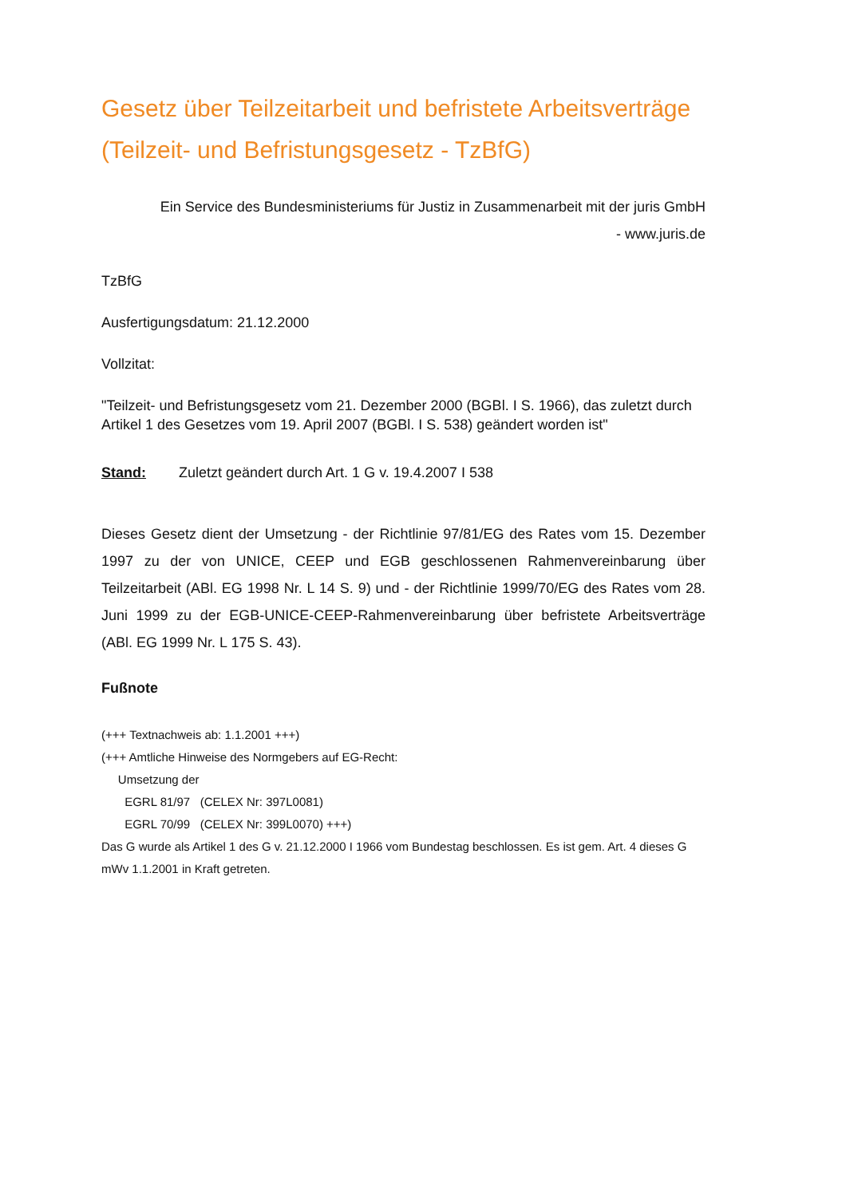Gesetz über Teilzeitarbeit und befristete Arbeitsverträge (Teilzeit- und Befristungsgesetz - TzBfG)
Ein Service des Bundesministeriums für Justiz in Zusammenarbeit mit der juris GmbH
- www.juris.de
TzBfG
Ausfertigungsdatum: 21.12.2000
Vollzitat:
"Teilzeit- und Befristungsgesetz vom 21. Dezember 2000 (BGBl. I S. 1966), das zuletzt durch Artikel 1 des Gesetzes vom 19. April 2007 (BGBl. I S. 538) geändert worden ist"
Stand: Zuletzt geändert durch Art. 1 G v. 19.4.2007 I 538
Dieses Gesetz dient der Umsetzung - der Richtlinie 97/81/EG des Rates vom 15. Dezember 1997 zu der von UNICE, CEEP und EGB geschlossenen Rahmenvereinbarung über Teilzeitarbeit (ABl. EG 1998 Nr. L 14 S. 9) und - der Richtlinie 1999/70/EG des Rates vom 28. Juni 1999 zu der EGB-UNICE-CEEP-Rahmenvereinbarung über befristete Arbeitsverträge (ABl. EG 1999 Nr. L 175 S. 43).
Fußnote
(+++ Textnachweis ab: 1.1.2001 +++)
(+++ Amtliche Hinweise des Normgebers auf EG-Recht:
Umsetzung der
EGRL 81/97 (CELEX Nr: 397L0081)
EGRL 70/99 (CELEX Nr: 399L0070) +++)
Das G wurde als Artikel 1 des G v. 21.12.2000 I 1966 vom Bundestag beschlossen. Es ist gem. Art. 4 dieses G mWv 1.1.2001 in Kraft getreten.